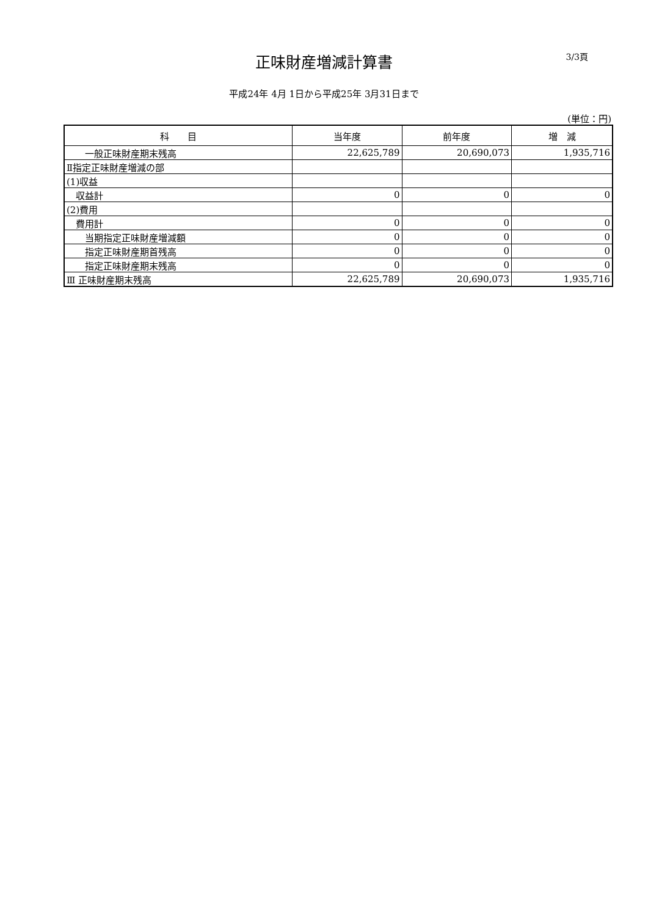正味財産増減計算書
3/3頁
平成24年 4月 1日から平成25年 3月31日まで
(単位：円)
| 科 目 | 当年度 | 前年度 | 増 減 |
| --- | --- | --- | --- |
| 一般正味財産期末残高 | 22,625,789 | 20,690,073 | 1,935,716 |
| Ⅱ指定正味財産増減の部 | | | |
| (1)収益 | | | |
| 収益計 | 0 | 0 | 0 |
| (2)費用 | | | |
| 費用計 | 0 | 0 | 0 |
| 当期指定正味財産増減額 | 0 | 0 | 0 |
| 指定正味財産期首残高 | 0 | 0 | 0 |
| 指定正味財産期末残高 | 0 | 0 | 0 |
| Ⅲ 正味財産期末残高 | 22,625,789 | 20,690,073 | 1,935,716 |